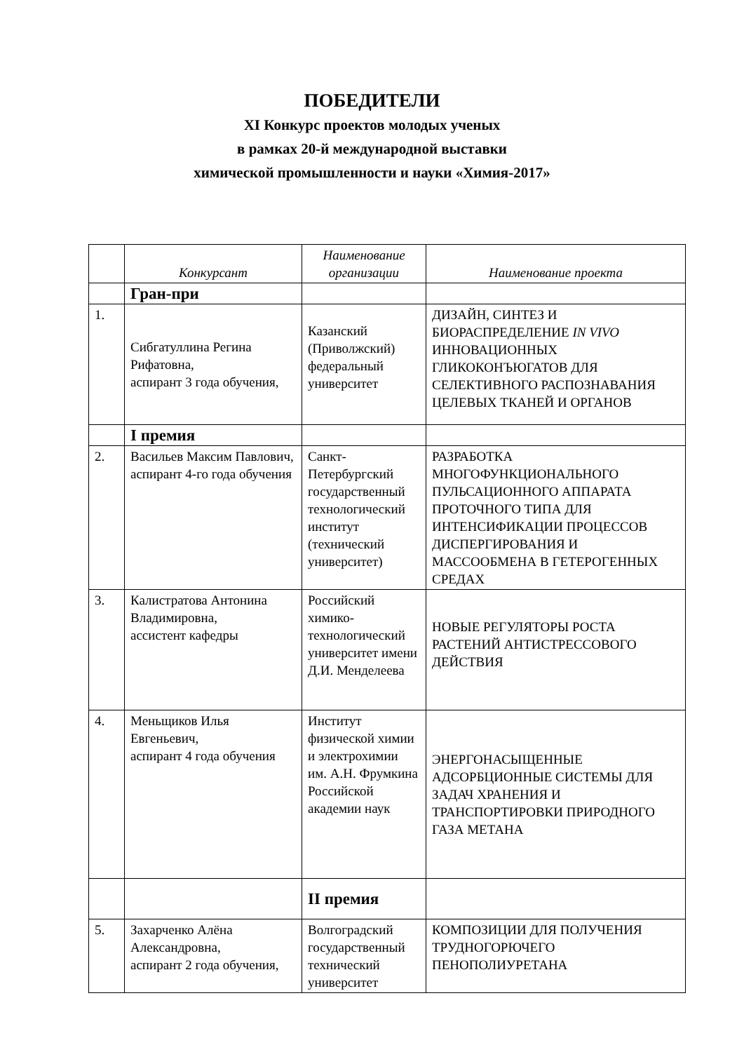ПОБЕДИТЕЛИ
XI Конкурс проектов молодых ученых
в рамках 20-й международной выставки
химической промышленности и науки «Химия-2017»
| | Конкурсант | Наименование организации | Наименование проекта |
| --- | --- | --- | --- |
| | Гран-при | | |
| 1. | Сибгатуллина Регина Рифатовна, аспирант 3 года обучения, | Казанский (Приволжский) федеральный университет | ДИЗАЙН, СИНТЕЗ И БИОРАСПРЕДЕЛЕНИЕ IN VIVO ИННОВАЦИОННЫХ ГЛИКОКОНЪЮГАТОВ ДЛЯ СЕЛЕКТИВНОГО РАСПОЗНАВАНИЯ ЦЕЛЕВЫХ ТКАНЕЙ И ОРГАНОВ |
| | I премия | | |
| 2. | Васильев Максим Павлович, аспирант 4-го года обучения | Санкт-Петербургский государственный технологический институт (технический университет) | РАЗРАБОТКА МНОГОФУНКЦИОНАЛЬНОГО ПУЛЬСАЦИОННОГО АППАРАТА ПРОТОЧНОГО ТИПА ДЛЯ ИНТЕНСИФИКАЦИИ ПРОЦЕССОВ ДИСПЕРГИРОВАНИЯ И МАССООБМЕНА В ГЕТЕРОГЕННЫХ СРЕДАХ |
| 3. | Калистратова Антонина Владимировна, ассистент кафедры | Российский химико-технологический университет имени Д.И. Менделеева | НОВЫЕ РЕГУЛЯТОРЫ РОСТА РАСТЕНИЙ АНТИСТРЕССОВОГО ДЕЙСТВИЯ |
| 4. | Меньщиков Илья Евгеньевич, аспирант 4 года обучения | Институт физической химии и электрохимии им. А.Н. Фрумкина Российской академии наук | ЭНЕРГОНАСЫЩЕННЫЕ АДСОРБЦИОННЫЕ СИСТЕМЫ ДЛЯ ЗАДАЧ ХРАНЕНИЯ И ТРАНСПОРТИРОВКИ ПРИРОДНОГО ГАЗА МЕТАНА |
| | | II премия | |
| 5. | Захарченко Алёна Александровна, аспирант 2 года обучения, | Волгоградский государственный технический университет | КОМПОЗИЦИИ ДЛЯ ПОЛУЧЕНИЯ ТРУДНОГОРЮЧЕГО ПЕНОПОЛИУРЕТАНА |